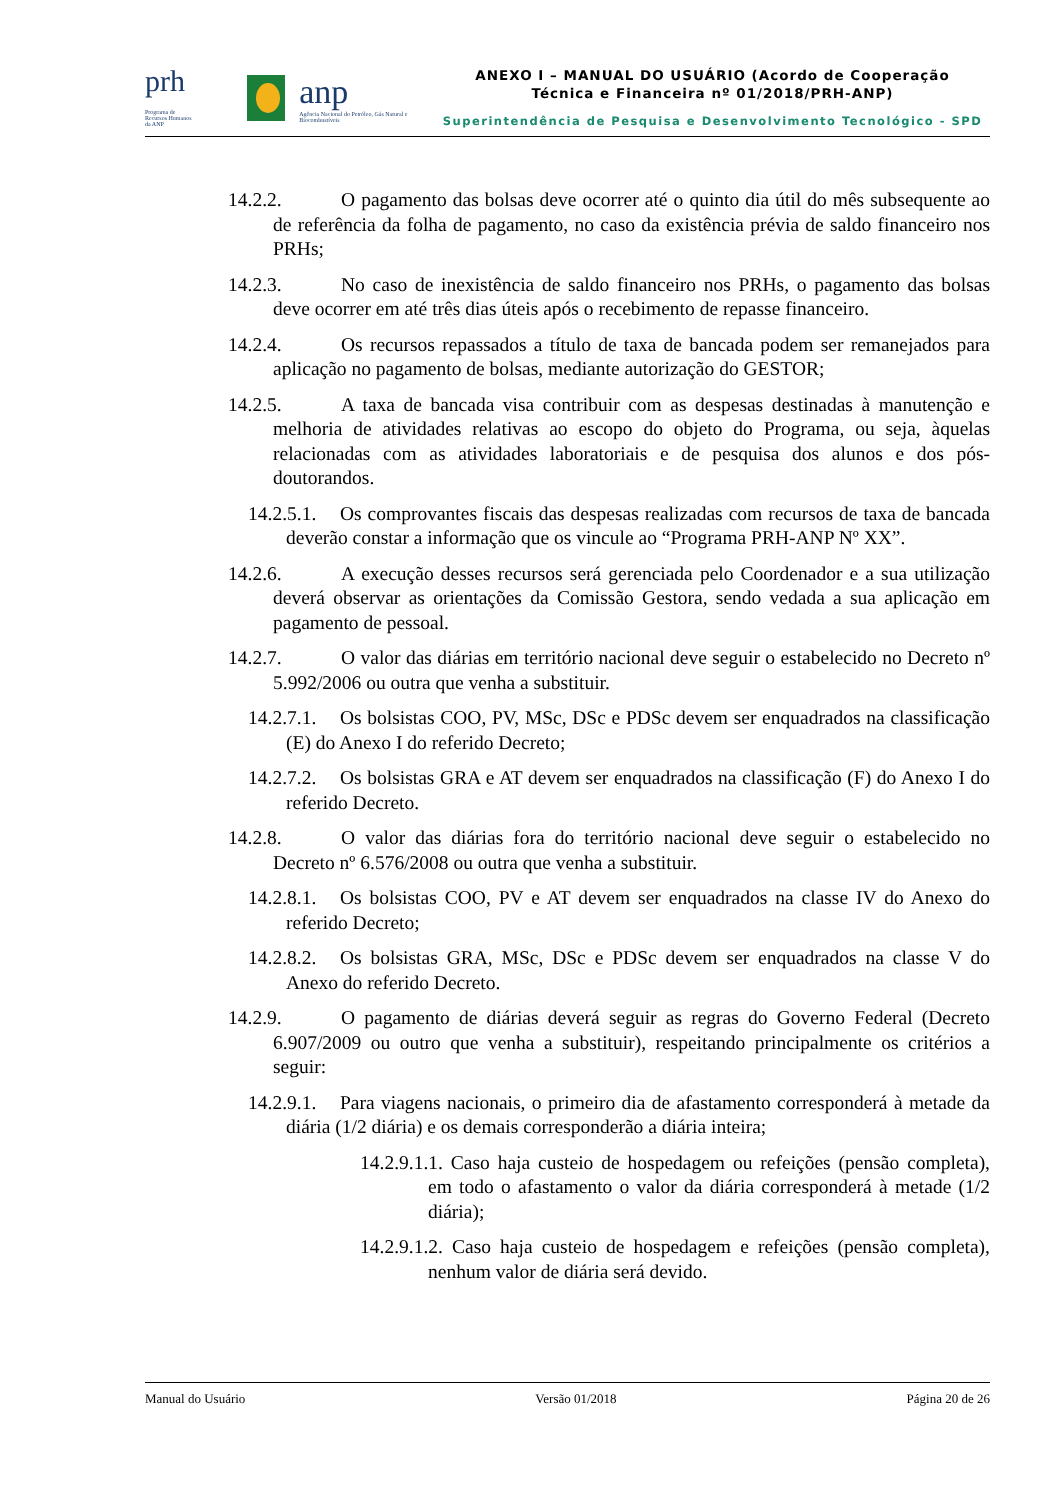prh Programa de Recursos Humanos da ANP
anp
Agência Nacional do Petróleo, Gás Natural e Biocombustíveis
ANEXO I – MANUAL DO USUÁRIO (Acordo de Cooperação
Técnica e Financeira nº 01/2018/PRH-ANP)
Superintendência de Pesquisa e Desenvolvimento Tecnológico - SPD
14.2.2. O pagamento das bolsas deve ocorrer até o quinto dia útil do mês subsequente ao de referência da folha de pagamento, no caso da existência prévia de saldo financeiro nos PRHs;
14.2.3. No caso de inexistência de saldo financeiro nos PRHs, o pagamento das bolsas deve ocorrer em até três dias úteis após o recebimento de repasse financeiro.
14.2.4. Os recursos repassados a título de taxa de bancada podem ser remanejados para aplicação no pagamento de bolsas, mediante autorização do GESTOR;
14.2.5. A taxa de bancada visa contribuir com as despesas destinadas à manutenção e melhoria de atividades relativas ao escopo do objeto do Programa, ou seja, àquelas relacionadas com as atividades laboratoriais e de pesquisa dos alunos e dos pós-doutorandos.
14.2.5.1. Os comprovantes fiscais das despesas realizadas com recursos de taxa de bancada deverão constar a informação que os vincule ao “Programa PRH-ANP Nº XX”.
14.2.6. A execução desses recursos será gerenciada pelo Coordenador e a sua utilização deverá observar as orientações da Comissão Gestora, sendo vedada a sua aplicação em pagamento de pessoal.
14.2.7. O valor das diárias em território nacional deve seguir o estabelecido no Decreto nº 5.992/2006 ou outra que venha a substituir.
14.2.7.1. Os bolsistas COO, PV, MSc, DSc e PDSc devem ser enquadrados na classificação (E) do Anexo I do referido Decreto;
14.2.7.2. Os bolsistas GRA e AT devem ser enquadrados na classificação (F) do Anexo I do referido Decreto.
14.2.8. O valor das diárias fora do território nacional deve seguir o estabelecido no Decreto nº 6.576/2008 ou outra que venha a substituir.
14.2.8.1. Os bolsistas COO, PV e AT devem ser enquadrados na classe IV do Anexo do referido Decreto;
14.2.8.2. Os bolsistas GRA, MSc, DSc e PDSc devem ser enquadrados na classe V do Anexo do referido Decreto.
14.2.9. O pagamento de diárias deverá seguir as regras do Governo Federal (Decreto 6.907/2009 ou outro que venha a substituir), respeitando principalmente os critérios a seguir:
14.2.9.1. Para viagens nacionais, o primeiro dia de afastamento corresponderá à metade da diária (1/2 diária) e os demais corresponderão a diária inteira;
14.2.9.1.1. Caso haja custeio de hospedagem ou refeições (pensão completa), em todo o afastamento o valor da diária corresponderá à metade (1/2 diária);
14.2.9.1.2. Caso haja custeio de hospedagem e refeições (pensão completa), nenhum valor de diária será devido.
Manual do Usuário Versão 01/2018 Página 20 de 26